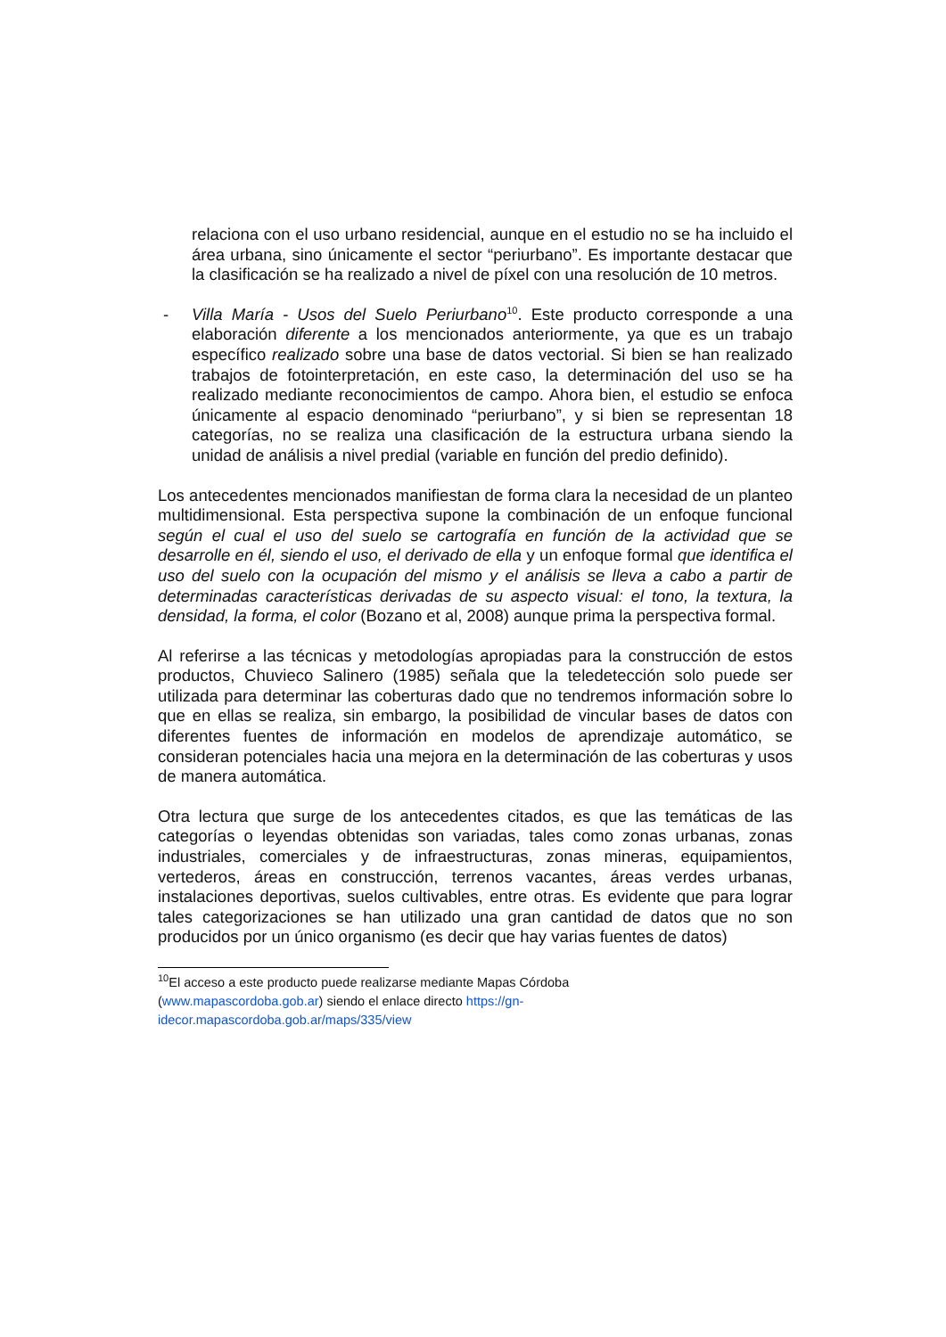relaciona con el uso urbano residencial, aunque en el estudio no se ha incluido el área urbana, sino únicamente el sector “periurbano”. Es importante destacar que la clasificación se ha realizado a nivel de píxel con una resolución de 10 metros.
- Villa María - Usos del Suelo Periurbano<sup>10</sup>. Este producto corresponde a una elaboración diferente a los mencionados anteriormente, ya que es un trabajo específico realizado sobre una base de datos vectorial. Si bien se han realizado trabajos de fotointerpretación, en este caso, la determinación del uso se ha realizado mediante reconocimientos de campo. Ahora bien, el estudio se enfoca únicamente al espacio denominado “periurbano”, y si bien se representan 18 categorías, no se realiza una clasificación de la estructura urbana siendo la unidad de análisis a nivel predial (variable en función del predio definido).
Los antecedentes mencionados manifiestan de forma clara la necesidad de un planteo multidimensional. Esta perspectiva supone la combinación de un enfoque funcional según el cual el uso del suelo se cartografía en función de la actividad que se desarrolle en él, siendo el uso, el derivado de ella y un enfoque formal que identifica el uso del suelo con la ocupación del mismo y el análisis se lleva a cabo a partir de determinadas características derivadas de su aspecto visual: el tono, la textura, la densidad, la forma, el color (Bozano et al, 2008) aunque prima la perspectiva formal.
Al referirse a las técnicas y metodologías apropiadas para la construcción de estos productos, Chuvieco Salinero (1985) señala que la teledetección solo puede ser utilizada para determinar las coberturas dado que no tendremos información sobre lo que en ellas se realiza, sin embargo, la posibilidad de vincular bases de datos con diferentes fuentes de información en modelos de aprendizaje automático, se consideran potenciales hacia una mejora en la determinación de las coberturas y usos de manera automática.
Otra lectura que surge de los antecedentes citados, es que las temáticas de las categorías o leyendas obtenidas son variadas, tales como zonas urbanas, zonas industriales, comerciales y de infraestructuras, zonas mineras, equipamientos, vertederos, áreas en construcción, terrenos vacantes, áreas verdes urbanas, instalaciones deportivas, suelos cultivables, entre otras. Es evidente que para lograr tales categorizaciones se han utilizado una gran cantidad de datos que no son producidos por un único organismo (es decir que hay varias fuentes de datos)
<sup>10</sup> El acceso a este producto puede realizarse mediante Mapas Córdoba
(www.mapascordoba.gob.ar) siendo el enlace directo https://gn-
idecor.mapascordoba.gob.ar/maps/335/view